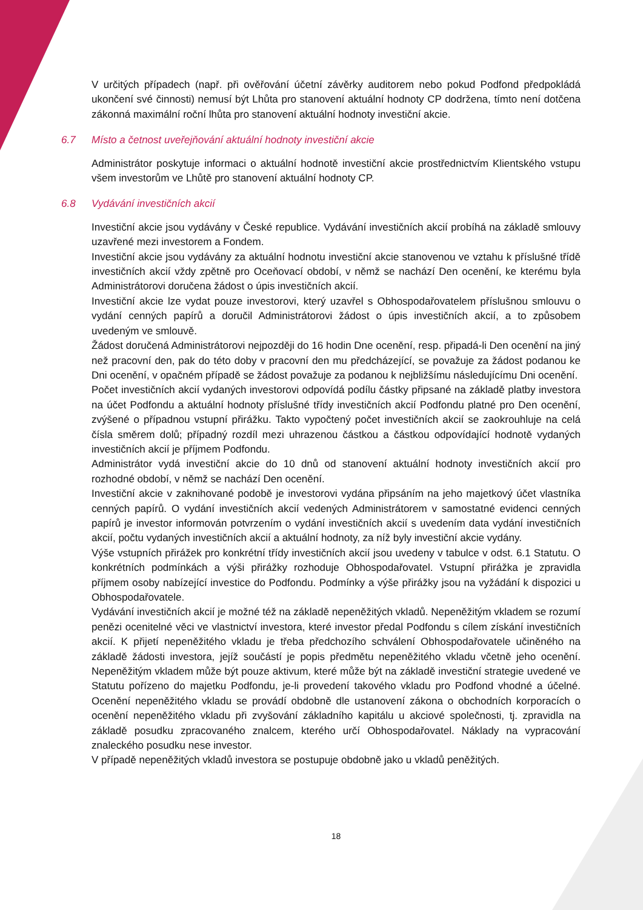V určitých případech (např. při ověřování účetní závěrky auditorem nebo pokud Podfond předpokládá ukončení své činnosti) nemusí být Lhůta pro stanovení aktuální hodnoty CP dodržena, tímto není dotčena zákonná maximální roční lhůta pro stanovení aktuální hodnoty investiční akcie.
6.7 Místo a četnost uveřejňování aktuální hodnoty investiční akcie
Administrátor poskytuje informaci o aktuální hodnotě investiční akcie prostřednictvím Klientského vstupu všem investorům ve Lhůtě pro stanovení aktuální hodnoty CP.
6.8 Vydávání investičních akcií
Investiční akcie jsou vydávány v České republice. Vydávání investičních akcií probíhá na základě smlouvy uzavřené mezi investorem a Fondem.
Investiční akcie jsou vydávány za aktuální hodnotu investiční akcie stanovenou ve vztahu k příslušné třídě investičních akcií vždy zpětně pro Oceňovací období, v němž se nachází Den ocenění, ke kterému byla Administrátorovi doručena žádost o úpis investičních akcií.
Investiční akcie lze vydat pouze investorovi, který uzavřel s Obhospodařovatelem příslušnou smlouvu o vydání cenných papírů a doručil Administrátorovi žádost o úpis investičních akcií, a to způsobem uvedeným ve smlouvě.
Žádost doručená Administrátorovi nejpozději do 16 hodin Dne ocenění, resp. připadá-li Den ocenění na jiný než pracovní den, pak do této doby v pracovní den mu předcházející, se považuje za žádost podanou ke Dni ocenění, v opačném případě se žádost považuje za podanou k nejbližšímu následujícímu Dni ocenění.
Počet investičních akcií vydaných investorovi odpovídá podílu částky připsané na základě platby investora na účet Podfondu a aktuální hodnoty příslušné třídy investičních akcií Podfondu platné pro Den ocenění, zvýšené o případnou vstupní přirážku. Takto vypočtený počet investičních akcií se zaokrouhluje na celá čísla směrem dolů; případný rozdíl mezi uhrazenou částkou a částkou odpovídající hodnotě vydaných investičních akcií je příjmem Podfondu.
Administrátor vydá investiční akcie do 10 dnů od stanovení aktuální hodnoty investičních akcií pro rozhodné období, v němž se nachází Den ocenění.
Investiční akcie v zaknihované podobě je investorovi vydána připsáním na jeho majetkový účet vlastníka cenných papírů. O vydání investičních akcií vedených Administrátorem v samostatné evidenci cenných papírů je investor informován potvrzením o vydání investičních akcií s uvedením data vydání investičních akcií, počtu vydaných investičních akcií a aktuální hodnoty, za níž byly investiční akcie vydány.
Výše vstupních přirážek pro konkrétní třídy investičních akcií jsou uvedeny v tabulce v odst. 6.1 Statutu. O konkrétních podmínkách a výši přirážky rozhoduje Obhospodařovatel. Vstupní přirážka je zpravidla příjmem osoby nabízející investice do Podfondu. Podmínky a výše přirážky jsou na vyžádání k dispozici u Obhospodařovatele.
Vydávání investičních akcií je možné též na základě nepeněžitých vkladů. Nepeněžitým vkladem se rozumí penězi ocenitelné věci ve vlastnictví investora, které investor předal Podfondu s cílem získání investičních akcií. K přijetí nepeněžitého vkladu je třeba předchozího schválení Obhospodařovatele učiněného na základě žádosti investora, jejíž součástí je popis předmětu nepeněžitého vkladu včetně jeho ocenění. Nepeněžitým vkladem může být pouze aktivum, které může být na základě investiční strategie uvedené ve Statutu pořízeno do majetku Podfondu, je-li provedení takového vkladu pro Podfond vhodné a účelné. Ocenění nepeněžitého vkladu se provádí obdobně dle ustanovení zákona o obchodních korporacích o ocenění nepeněžitého vkladu při zvyšování základního kapitálu u akciové společnosti, tj. zpravidla na základě posudku zpracovaného znalcem, kterého určí Obhospodařovatel. Náklady na vypracování znaleckého posudku nese investor.
V případě nepeněžitých vkladů investora se postupuje obdobně jako u vkladů peněžitých.
18